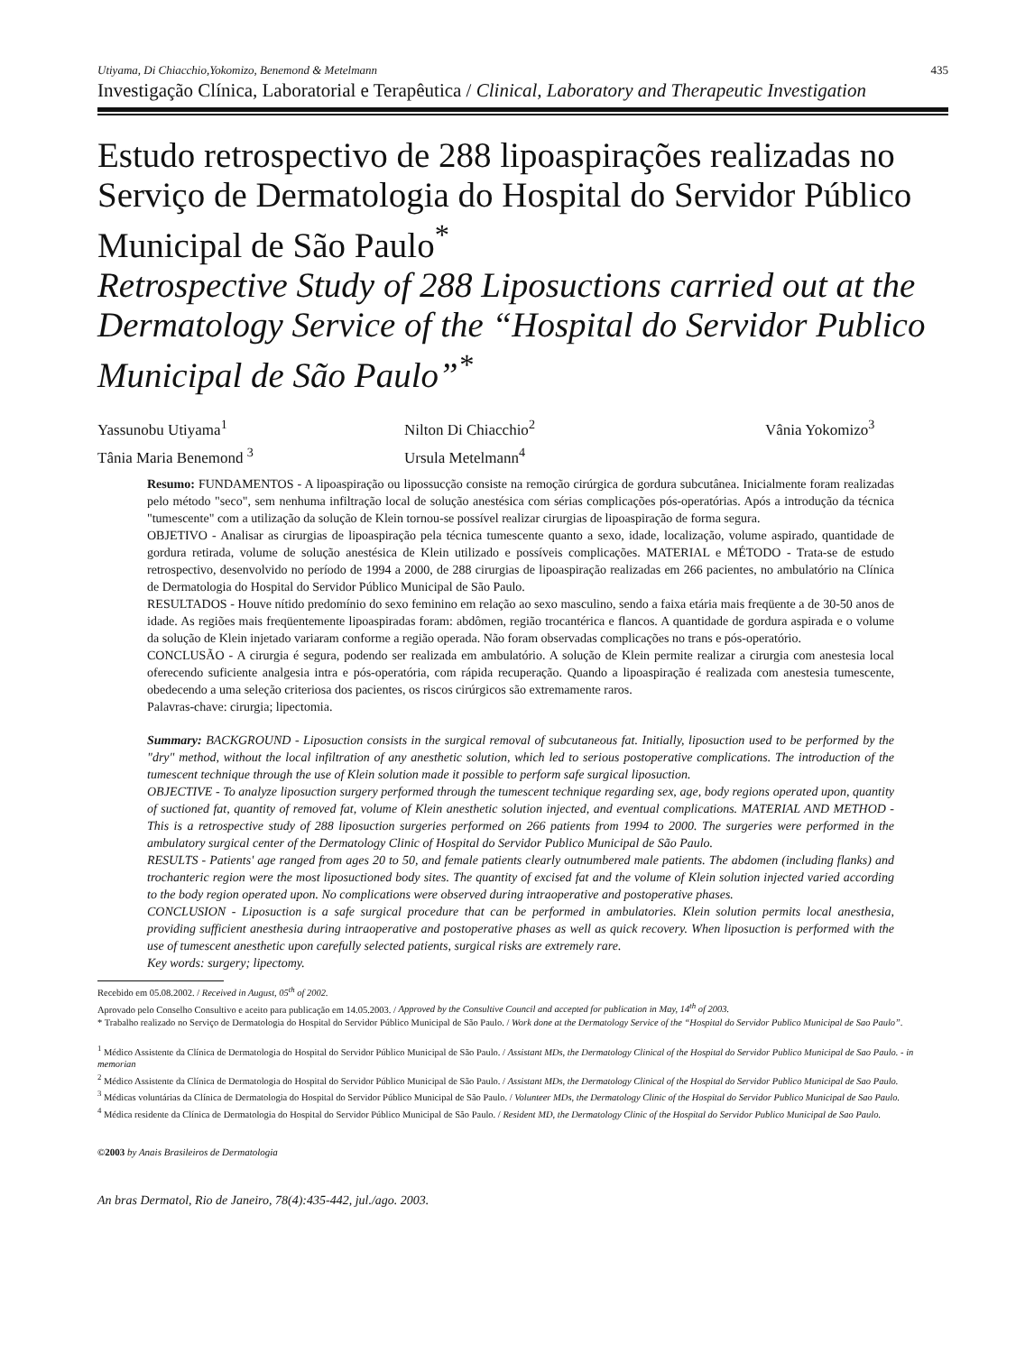Utiyama, Di Chiacchio,Yokomizo, Benemond & Metelmann 435
Investigação Clínica, Laboratorial e Terapêutica / Clinical, Laboratory and Therapeutic Investigation
Estudo retrospectivo de 288 lipoaspirações realizadas no Serviço de Dermatologia do Hospital do Servidor Público Municipal de São Paulo<sup>*</sup>
Retrospective Study of 288 Liposuctions carried out at the Dermatology Service of the “Hospital do Servidor Publico Municipal de São Paulo”<sup>*</sup>
Yassunobu Utiyama<sup>1</sup>
Nilton Di Chiacchio<sup>2</sup>
Vânia Yokomizo<sup>3</sup>
Tânia Maria Benemond <sup>3</sup>
Ursula Metelmann<sup>4</sup>
Resumo: FUNDAMENTOS - A lipoaspiração ou lipossucção consiste na remoção cirúrgica de gordura subcutânea. Inicialmente foram realizadas pelo método "seco", sem nenhuma infiltração local de solução anestésica com sérias complicações pós-operatórias. Após a introdução da técnica "tumescente" com a utilização da solução de Klein tornou-se possível realizar cirurgias de lipoaspiração de forma segura.
OBJETIVO - Analisar as cirurgias de lipoaspiração pela técnica tumescente quanto a sexo, idade, localização, volume aspirado, quantidade de gordura retirada, volume de solução anestésica de Klein utilizado e possíveis complicações. MATERIAL e MÉTODO - Trata-se de estudo retrospectivo, desenvolvido no período de 1994 a 2000, de 288 cirurgias de lipoaspiração realizadas em 266 pacientes, no ambulatório na Clínica de Dermatologia do Hospital do Servidor Público Municipal de São Paulo.
RESULTADOS - Houve nítido predomínio do sexo feminino em relação ao sexo masculino, sendo a faixa etária mais freqüente a de 30-50 anos de idade. As regiões mais freqüentemente lipoaspiradas foram: abdômen, região trocantérica e flancos. A quantidade de gordura aspirada e o volume da solução de Klein injetado variaram conforme a região operada. Não foram observadas complicações no trans e pós-operatório.
CONCLUSÃO - A cirurgia é segura, podendo ser realizada em ambulatório. A solução de Klein permite realizar a cirurgia com anestesia local oferecendo suficiente analgesia intra e pós-operatória, com rápida recuperação. Quando a lipoaspiração é realizada com anestesia tumescente, obedecendo a uma seleção criteriosa dos pacientes, os riscos cirúrgicos são extremamente raros.
Palavras-chave: cirurgia; lipectomia.
Summary: BACKGROUND - Liposuction consists in the surgical removal of subcutaneous fat. Initially, liposuction used to be performed by the "dry" method, without the local infiltration of any anesthetic solution, which led to serious postoperative complications. The introduction of the tumescent technique through the use of Klein solution made it possible to perform safe surgical liposuction.
OBJECTIVE - To analyze liposuction surgery performed through the tumescent technique regarding sex, age, body regions operated upon, quantity of suctioned fat, quantity of removed fat, volume of Klein anesthetic solution injected, and eventual complications. MATERIAL AND METHOD - This is a retrospective study of 288 liposuction surgeries performed on 266 patients from 1994 to 2000. The surgeries were performed in the ambulatory surgical center of the Dermatology Clinic of Hospital do Servidor Publico Municipal de São Paulo.
RESULTS - Patients' age ranged from ages 20 to 50, and female patients clearly outnumbered male patients. The abdomen (including flanks) and trochanteric region were the most liposuctioned body sites. The quantity of excised fat and the volume of Klein solution injected varied according to the body region operated upon. No complications were observed during intraoperative and postoperative phases.
CONCLUSION - Liposuction is a safe surgical procedure that can be performed in ambulatories. Klein solution permits local anesthesia, providing sufficient anesthesia during intraoperative and postoperative phases as well as quick recovery. When liposuction is performed with the use of tumescent anesthetic upon carefully selected patients, surgical risks are extremely rare.
Key words: surgery; lipectomy.
Recebido em 05.08.2002. / Received in August, 05<sup>th</sup> of 2002.
Aprovado pelo Conselho Consultivo e aceito para publicação em 14.05.2003. / Approved by the Consultive Council and accepted for publication in May, 14<sup>th</sup> of 2003.
* Trabalho realizado no Serviço de Dermatologia do Hospital do Servidor Público Municipal de São Paulo. / Work done at the Dermatology Service of the “Hospital do Servidor Publico Municipal de Sao Paulo”.
<sup>1</sup> Médico Assistente da Clínica de Dermatologia do Hospital do Servidor Público Municipal de São Paulo. / Assistant MDs, the Dermatology Clinical of the Hospital do Servidor Publico Municipal de Sao Paulo. - in memorian
<sup>2</sup> Médico Assistente da Clínica de Dermatologia do Hospital do Servidor Público Municipal de São Paulo. / Assistant MDs, the Dermatology Clinical of the Hospital do Servidor Publico Municipal de Sao Paulo.
<sup>3</sup> Médicas voluntárias da Clínica de Dermatologia do Hospital do Servidor Público Municipal de São Paulo. / Volunteer MDs, the Dermatology Clinic of the Hospital do Servidor Publico Municipal de Sao Paulo.
<sup>4</sup> Médica residente da Clínica de Dermatologia do Hospital do Servidor Público Municipal de São Paulo. / Resident MD, the Dermatology Clinic of the Hospital do Servidor Publico Municipal de Sao Paulo.
©2003 by Anais Brasileiros de Dermatologia
An bras Dermatol, Rio de Janeiro, 78(4):435-442, jul./ago. 2003.